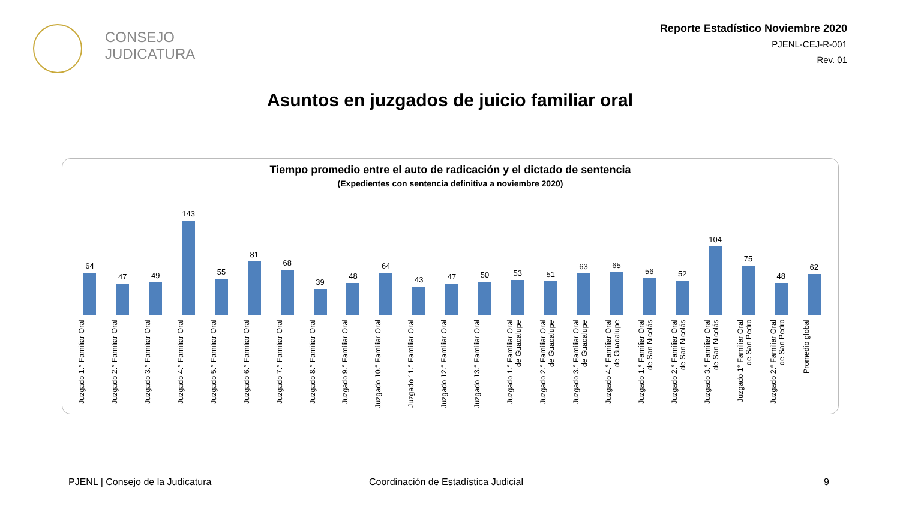CONSEJO
JUDICATURA
Reporte Estadístico Noviembre 2020
PJENL-CEJ-R-001
Rev. 01
Asuntos en juzgados de juicio familiar oral
Tiempo promedio entre el auto de radicación y el dictado de sentencia
(Expedientes con sentencia definitiva a noviembre 2020)
64
47
49
143
55
81
68
39
48
64
43
47
50
53
51
63
65
56
52
104
75
48
62
Juzgado 1.° Familiar Oral
Juzgado 2.° Familiar Oral
Juzgado 3.° Familiar Oral
Juzgado 4.° Familiar Oral
Juzgado 5.° Familiar Oral
Juzgado 6.° Familiar Oral
Juzgado 7.° Familiar Oral
Juzgado 8.° Familiar Oral
Juzgado 9.° Familiar Oral
Juzgado 10.° Familiar Oral
Juzgado 11.° Familiar Oral
Juzgado 12.° Familiar Oral
Juzgado 13.° Familiar Oral
Juzgado 1.° Familiar Oral de Guadalupe
Juzgado 2.° Familiar Oral de Guadalupe
Juzgado 3.° Familiar Oral de Guadalupe
Juzgado 4.° Familiar Oral de Guadalupe
Juzgado 1.° Familiar Oral de San Nicolás
Juzgado 2.° Familiar Oral de San Nicolás
Juzgado 3.° Familiar Oral de San Nicolás
Juzgado 1° Familiar Oral de San Pedro
Juzgado 2.º Familiar Oral de San Pedro
Promedio global
PJENL | Consejo de la Judicatura
Coordinación de Estadística Judicial
9